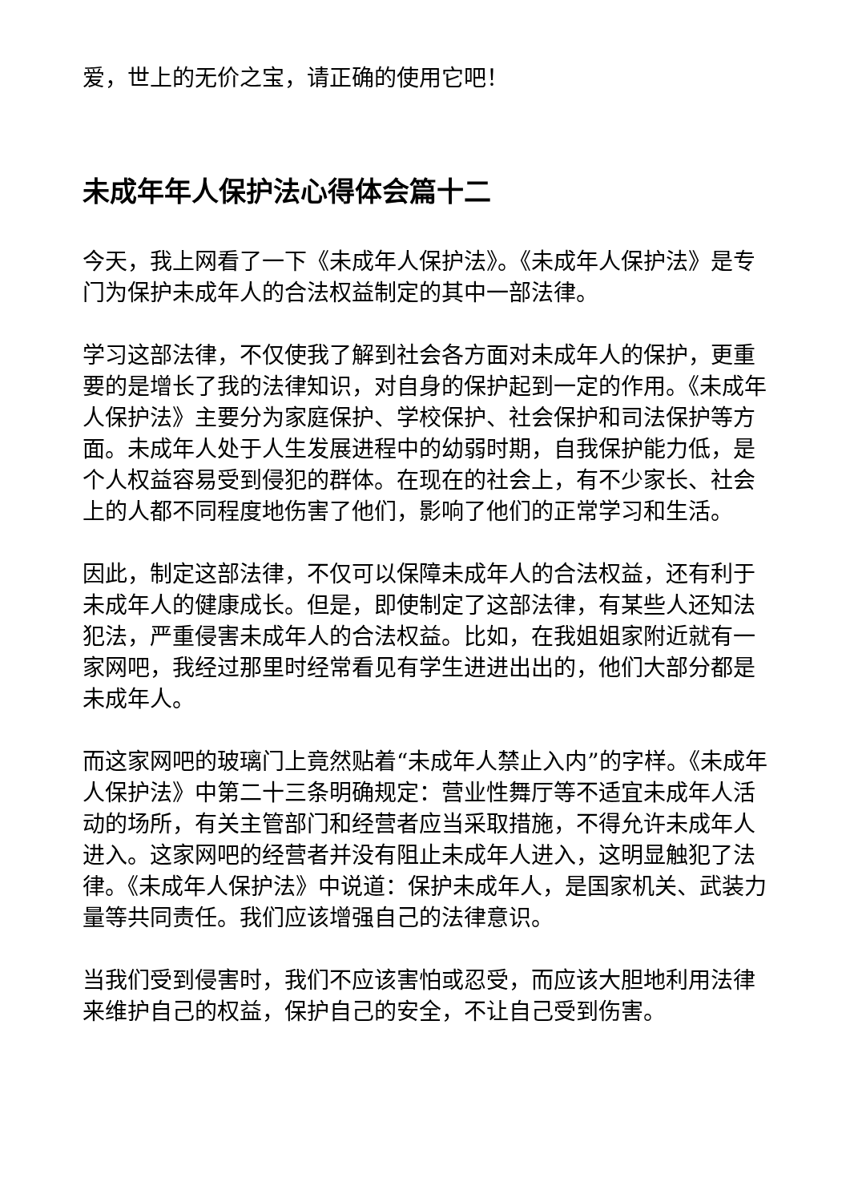爱，世上的无价之宝，请正确的使用它吧！
未成年年人保护法心得体会篇十二
今天，我上网看了一下《未成年人保护法》。《未成年人保护法》是专门为保护未成年人的合法权益制定的其中一部法律。
学习这部法律，不仅使我了解到社会各方面对未成年人的保护，更重要的是增长了我的法律知识，对自身的保护起到一定的作用。《未成年人保护法》主要分为家庭保护、学校保护、社会保护和司法保护等方面。未成年人处于人生发展进程中的幼弱时期，自我保护能力低，是个人权益容易受到侵犯的群体。在现在的社会上，有不少家长、社会上的人都不同程度地伤害了他们，影响了他们的正常学习和生活。
因此，制定这部法律，不仅可以保障未成年人的合法权益，还有利于未成年人的健康成长。但是，即使制定了这部法律，有某些人还知法犯法，严重侵害未成年人的合法权益。比如，在我姐姐家附近就有一家网吧，我经过那里时经常看见有学生进进出出的，他们大部分都是未成年人。
而这家网吧的玻璃门上竟然贴着“未成年人禁止入内”的字样。《未成年人保护法》中第二十三条明确规定：营业性舞厅等不适宜未成年人活动的场所，有关主管部门和经营者应当采取措施，不得允许未成年人进入。这家网吧的经营者并没有阻止未成年人进入，这明显触犯了法律。《未成年人保护法》中说道：保护未成年人，是国家机关、武装力量等共同责任。我们应该增强自己的法律意识。
当我们受到侵害时，我们不应该害怕或忍受，而应该大胆地利用法律来维护自己的权益，保护自己的安全，不让自己受到伤害。